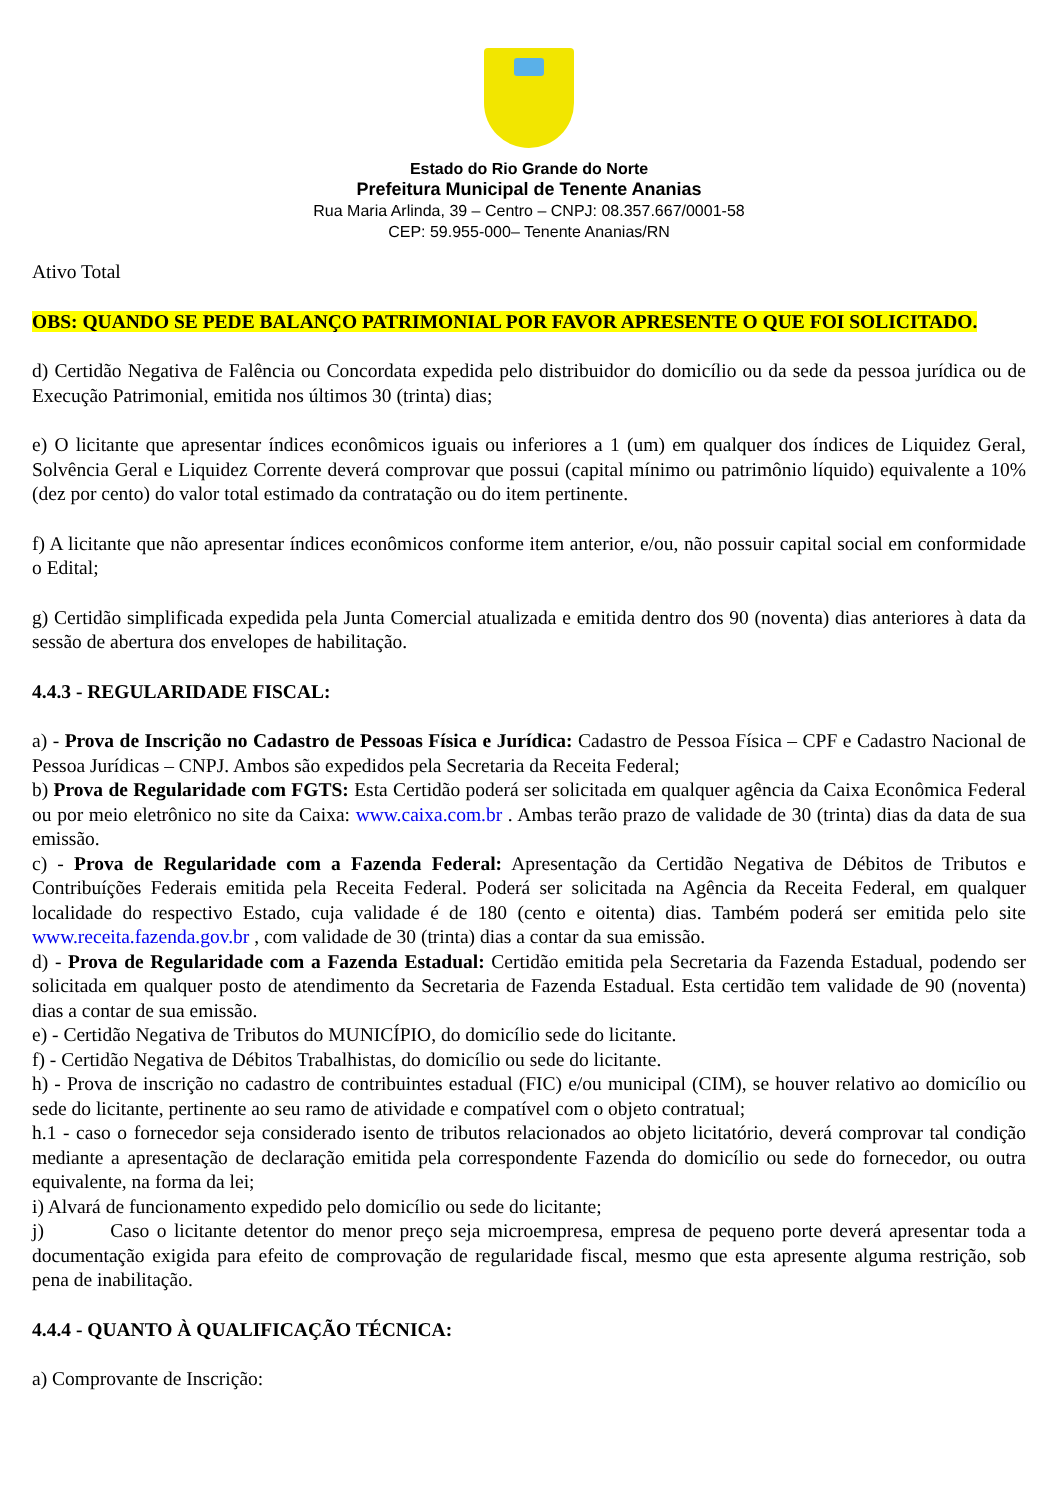Estado do Rio Grande do Norte
Prefeitura Municipal de Tenente Ananias
Rua Maria Arlinda, 39 – Centro – CNPJ: 08.357.667/0001-58
CEP: 59.955-000– Tenente Ananias/RN
Ativo Total
OBS: QUANDO SE PEDE BALANÇO PATRIMONIAL POR FAVOR APRESENTE O QUE FOI SOLICITADO.
d) Certidão Negativa de Falência ou Concordata expedida pelo distribuidor do domicílio ou da sede da pessoa jurídica ou de Execução Patrimonial, emitida nos últimos 30 (trinta) dias;
e) O licitante que apresentar índices econômicos iguais ou inferiores a 1 (um) em qualquer dos índices de Liquidez Geral, Solvência Geral e Liquidez Corrente deverá comprovar que possui (capital mínimo ou patrimônio líquido) equivalente a 10% (dez por cento) do valor total estimado da contratação ou do item pertinente.
f) A licitante que não apresentar índices econômicos conforme item anterior, e/ou, não possuir capital social em conformidade o Edital;
g) Certidão simplificada expedida pela Junta Comercial atualizada e emitida dentro dos 90 (noventa) dias anteriores à data da sessão de abertura dos envelopes de habilitação.
4.4.3 - REGULARIDADE FISCAL:
a) - Prova de Inscrição no Cadastro de Pessoas Física e Jurídica: Cadastro de Pessoa Física – CPF e Cadastro Nacional de Pessoa Jurídicas – CNPJ. Ambos são expedidos pela Secretaria da Receita Federal;
b) Prova de Regularidade com FGTS: Esta Certidão poderá ser solicitada em qualquer agência da Caixa Econômica Federal ou por meio eletrônico no site da Caixa: www.caixa.com.br . Ambas terão prazo de validade de 30 (trinta) dias da data de sua emissão.
c) - Prova de Regularidade com a Fazenda Federal: Apresentação da Certidão Negativa de Débitos de Tributos e Contribuíções Federais emitida pela Receita Federal. Poderá ser solicitada na Agência da Receita Federal, em qualquer localidade do respectivo Estado, cuja validade é de 180 (cento e oitenta) dias. Também poderá ser emitida pelo site www.receita.fazenda.gov.br , com validade de 30 (trinta) dias a contar da sua emissão.
d) - Prova de Regularidade com a Fazenda Estadual: Certidão emitida pela Secretaria da Fazenda Estadual, podendo ser solicitada em qualquer posto de atendimento da Secretaria de Fazenda Estadual. Esta certidão tem validade de 90 (noventa) dias a contar de sua emissão.
e) - Certidão Negativa de Tributos do MUNICÍPIO, do domicílio sede do licitante.
f) - Certidão Negativa de Débitos Trabalhistas, do domicílio ou sede do licitante.
h) - Prova de inscrição no cadastro de contribuintes estadual (FIC) e/ou municipal (CIM), se houver relativo ao domicílio ou sede do licitante, pertinente ao seu ramo de atividade e compatível com o objeto contratual;
h.1 - caso o fornecedor seja considerado isento de tributos relacionados ao objeto licitatório, deverá comprovar tal condição mediante a apresentação de declaração emitida pela correspondente Fazenda do domicílio ou sede do fornecedor, ou outra equivalente, na forma da lei;
i) Alvará de funcionamento expedido pelo domicílio ou sede do licitante;
j) Caso o licitante detentor do menor preço seja microempresa, empresa de pequeno porte deverá apresentar toda a documentação exigida para efeito de comprovação de regularidade fiscal, mesmo que esta apresente alguma restrição, sob pena de inabilitação.
4.4.4 - QUANTO À QUALIFICAÇÃO TÉCNICA:
a) Comprovante de Inscrição: